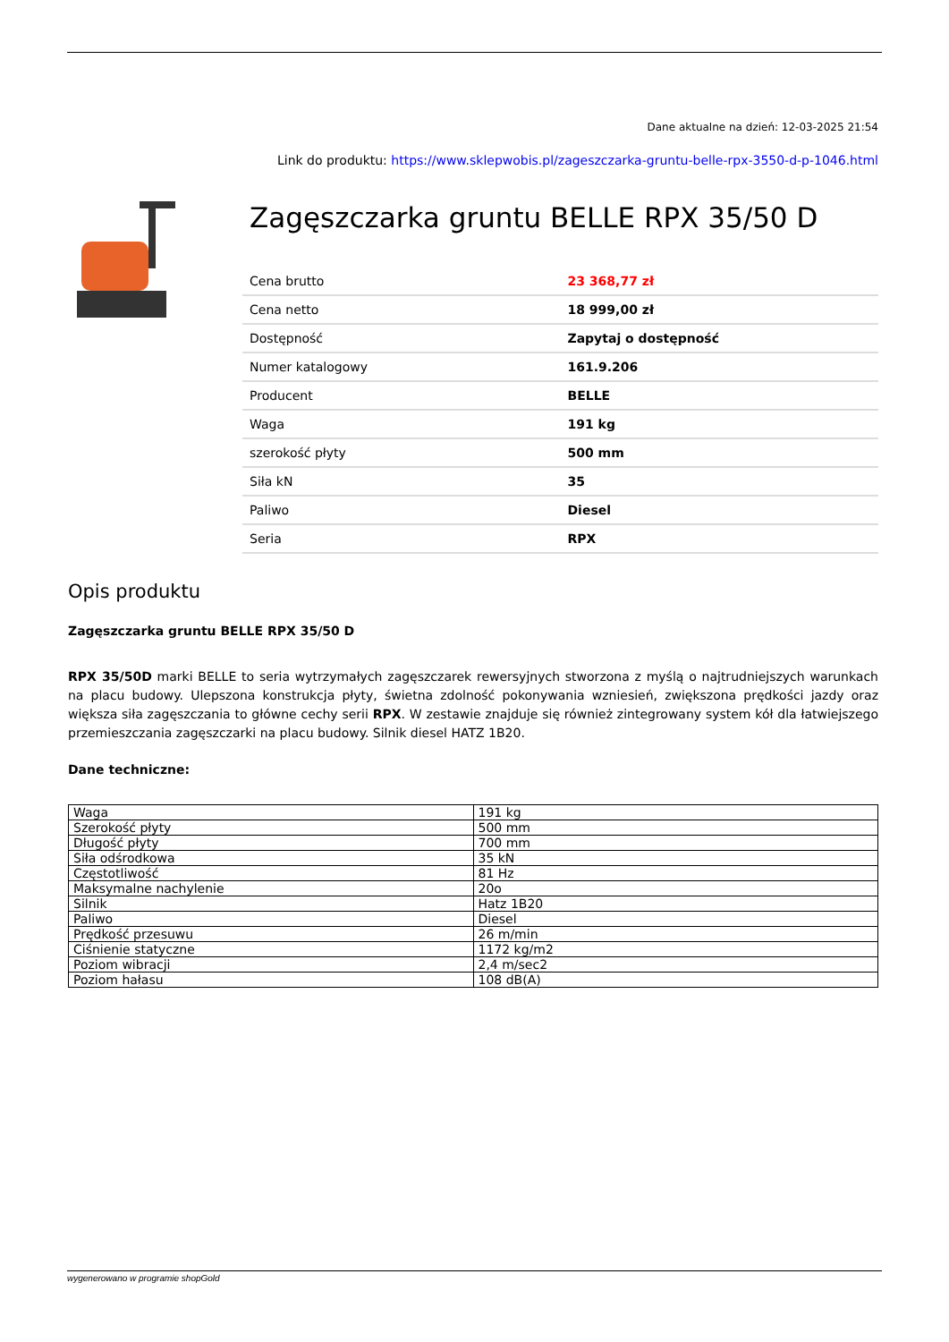Dane aktualne na dzień: 12-03-2025 21:54
Link do produktu: https://www.sklepwobis.pl/zageszczarka-gruntu-belle-rpx-3550-d-p-1046.html
Zagęszczarka gruntu BELLE RPX 35/50 D
| Cena brutto | 23 368,77 zł |
| Cena netto | 18 999,00 zł |
| Dostępność | Zapytaj o dostępność |
| Numer katalogowy | 161.9.206 |
| Producent | BELLE |
| Waga | 191 kg |
| szerokość płyty | 500 mm |
| Siła kN | 35 |
| Paliwo | Diesel |
| Seria | RPX |
Opis produktu
Zagęszczarka gruntu BELLE RPX 35/50 D
RPX 35/50D marki BELLE to seria wytrzymałych zagęszczarek rewersyjnych stworzona z myślą o najtrudniejszych warunkach na placu budowy. Ulepszona konstrukcja płyty, świetna zdolność pokonywania wzniesień, zwiększona prędkości jazdy oraz większa siła zagęszczania to główne cechy serii RPX. W zestawie znajduje się również zintegrowany system kół dla łatwiejszego przemieszczania zagęszczarki na placu budowy. Silnik diesel HATZ 1B20.
Dane techniczne:
| Waga | 191 kg |
| Szerokość płyty | 500 mm |
| Długość płyty | 700 mm |
| Siła odśrodkowa | 35 kN |
| Częstotliwość | 81 Hz |
| Maksymalne nachylenie | 20o |
| Silnik | Hatz 1B20 |
| Paliwo | Diesel |
| Prędkość przesuwu | 26 m/min |
| Ciśnienie statyczne | 1172 kg/m2 |
| Poziom wibracji | 2,4 m/sec2 |
| Poziom hałasu | 108 dB(A) |
wygenerowano w programie shopGold